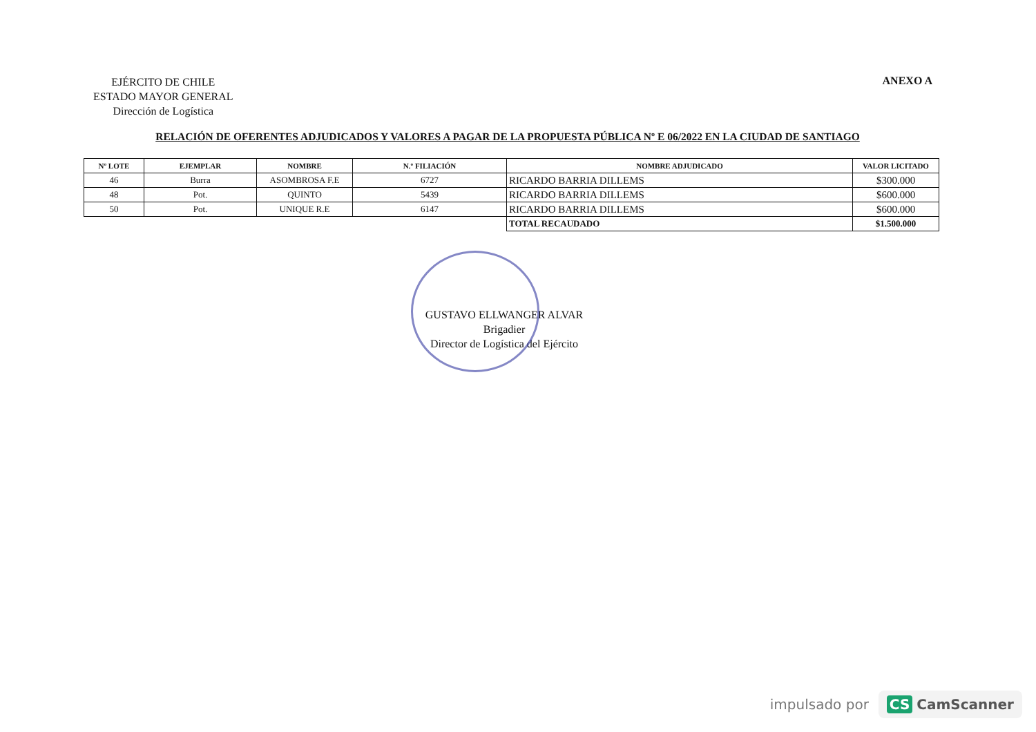EJÉRCITO DE CHILE
ESTADO MAYOR GENERAL
Dirección de Logística
ANEXO A
RELACIÓN DE OFERENTES ADJUDICADOS Y VALORES A PAGAR DE LA PROPUESTA PÚBLICA Nº E 06/2022 EN LA CIUDAD DE SANTIAGO
| Nº LOTE | EJEMPLAR | NOMBRE | N.º FILIACIÓN | NOMBRE ADJUDICADO | VALOR LICITADO |
| --- | --- | --- | --- | --- | --- |
| 46 | Burra | ASOMBROSA F.E | 6727 | RICARDO BARRIA DILLEMS | $300.000 |
| 48 | Pot. | QUINTO | 5439 | RICARDO BARRIA DILLEMS | $600.000 |
| 50 | Pot. | UNIQUE R.E | 6147 | RICARDO BARRIA DILLEMS | $600.000 |
| | | | | TOTAL RECAUDADO | $1.500.000 |
GUSTAVO ELLWANGER ALVAR
Brigadier
Director de Logística del Ejército
impulsado por CS CamScanner